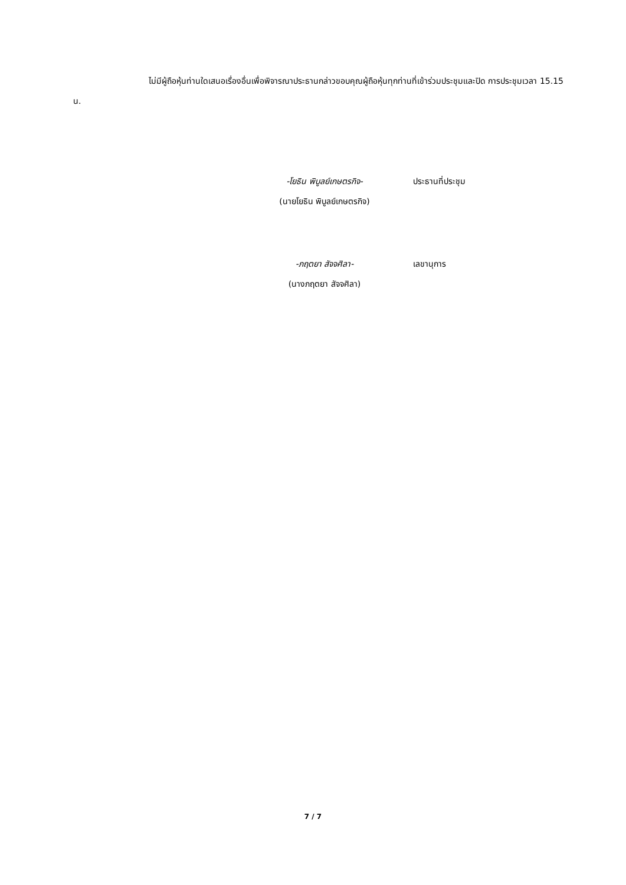ไม่มีผู้ถือหุ้นท่านใดเสนอเรื่องอื่นเพื่อพิจารณาประธานกล่าวขอบคุณผู้ถือหุ้นทุกท่านที่เข้าร่วมประชุมและปิด การประชุมเวลา 15.15 น.
-โยธิน พิบูลย์เกษตรกิจ- ประธานที่ประชุม
(นายโยธิน พิบูลย์เกษตรกิจ)
-ภฤตยา สัจจศิลา- เลขานุการ
(นางภฤตยา สัจจศิลา)
7 / 7